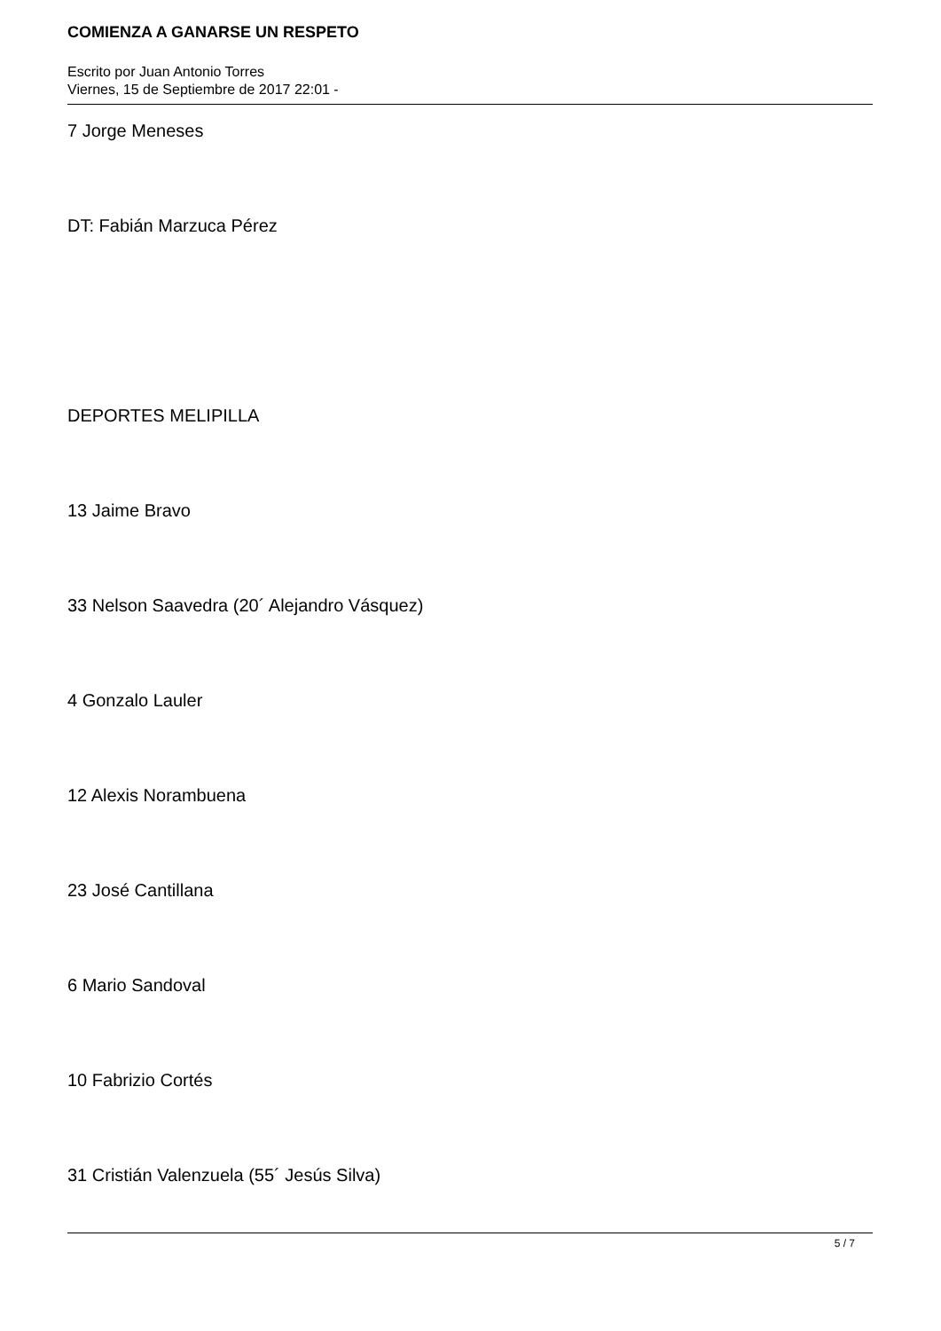COMIENZA A GANARSE UN RESPETO
Escrito por Juan Antonio Torres
Viernes, 15 de Septiembre de 2017 22:01 -
7 Jorge Meneses
DT: Fabián Marzuca Pérez
DEPORTES MELIPILLA
13 Jaime Bravo
33 Nelson Saavedra (20´ Alejandro Vásquez)
4 Gonzalo Lauler
12 Alexis Norambuena
23 José Cantillana
6 Mario Sandoval
10 Fabrizio Cortés
31 Cristián Valenzuela (55´ Jesús Silva)
5 / 7